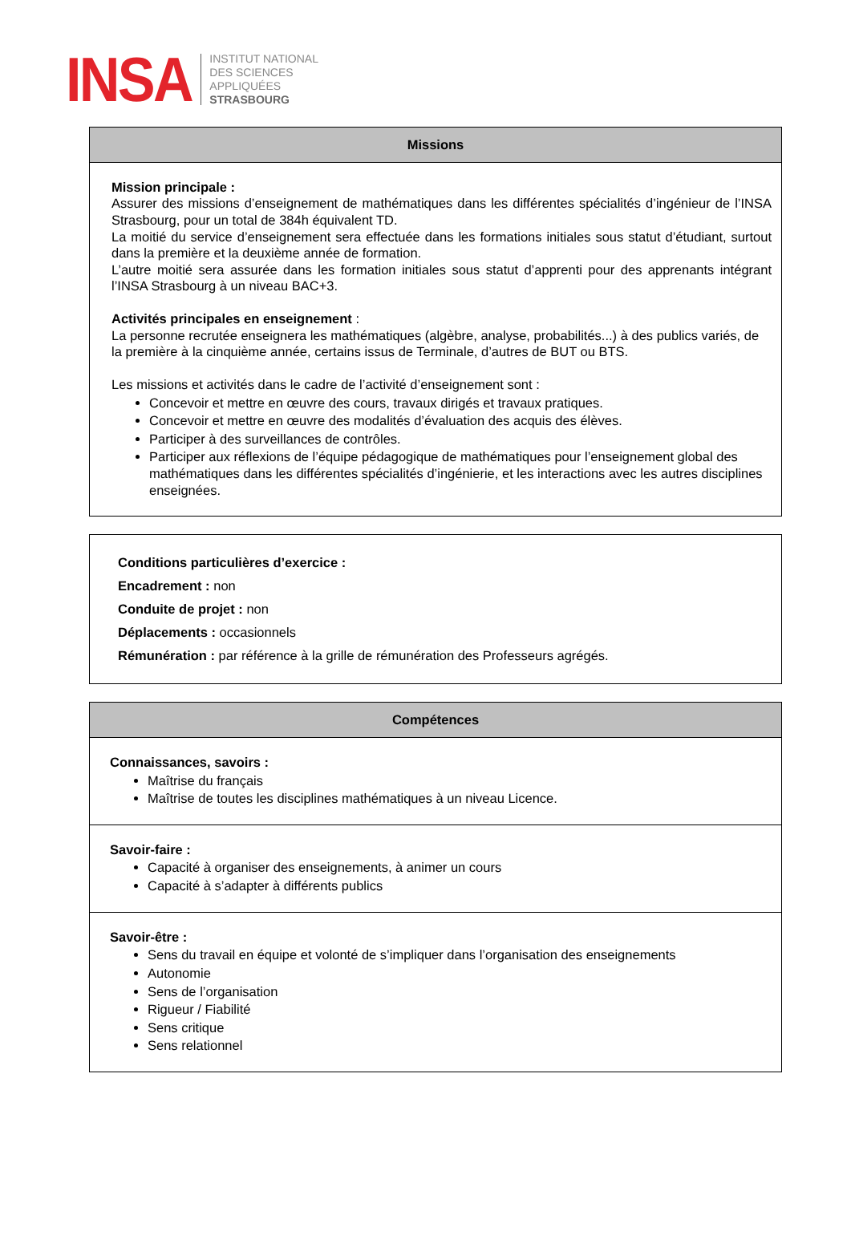INSA
INSTITUT NATIONAL
DES SCIENCES
APPLIQUÉES
STRASBOURG
Missions
Mission principale :
Assurer des missions d’enseignement de mathématiques dans les différentes spécialités d’ingénieur de l’INSA Strasbourg, pour un total de 384h équivalent TD.
La moitié du service d’enseignement sera effectuée dans les formations initiales sous statut d’étudiant, surtout dans la première et la deuxième année de formation.
L’autre moitié sera assurée dans les formation initiales sous statut d’apprenti pour des apprenants intégrant l’INSA Strasbourg à un niveau BAC+3.
Activités principales en enseignement :
La personne recrutée enseignera les mathématiques (algèbre, analyse, probabilités...) à des publics variés, de la première à la cinquième année, certains issus de Terminale, d’autres de BUT ou BTS.
Les missions et activités dans le cadre de l’activité d’enseignement sont :
Concevoir et mettre en œuvre des cours, travaux dirigés et travaux pratiques.
Concevoir et mettre en œuvre des modalités d’évaluation des acquis des élèves.
Participer à des surveillances de contrôles.
Participer aux réflexions de l’équipe pédagogique de mathématiques pour l’enseignement global des mathématiques dans les différentes spécialités d’ingénierie, et les interactions avec les autres disciplines enseignées.
Conditions particulières d’exercice :
Encadrement : non
Conduite de projet : non
Déplacements : occasionnels
Rémunération : par référence à la grille de rémunération des Professeurs agrégés.
Compétences
Connaissances, savoirs :
Maîtrise du français
Maîtrise de toutes les disciplines mathématiques à un niveau Licence.
Savoir-faire :
Capacité à organiser des enseignements, à animer un cours
Capacité à s’adapter à différents publics
Savoir-être :
Sens du travail en équipe et volonté de s’impliquer dans l’organisation des enseignements
Autonomie
Sens de l’organisation
Rigueur / Fiabilité
Sens critique
Sens relationnel